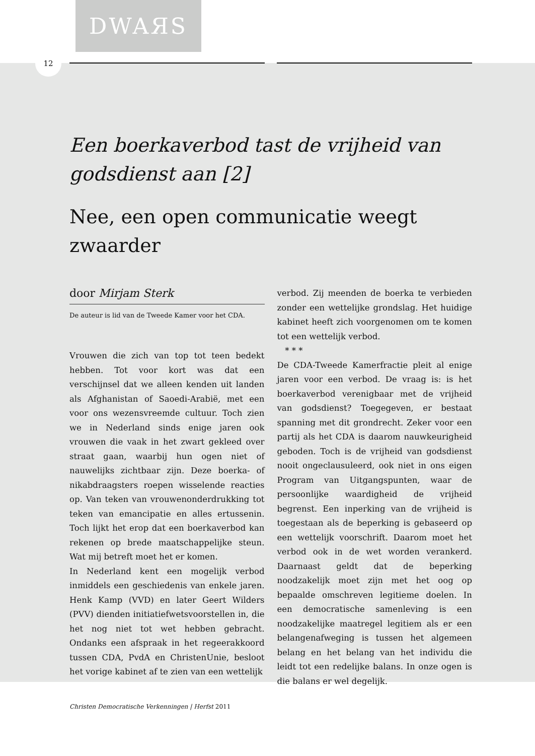DWAЯS
12
Een boerkaverbod tast de vrijheid van godsdienst aan [2]
Nee, een open communicatie weegt zwaarder
door Mirjam Sterk
De auteur is lid van de Tweede Kamer voor het CDA.
Vrouwen die zich van top tot teen bedekt hebben. Tot voor kort was dat een verschijnsel dat we alleen kenden uit landen als Afghanistan of Saoedi-Arabië, met een voor ons wezensvreemde cultuur. Toch zien we in Nederland sinds enige jaren ook vrouwen die vaak in het zwart gekleed over straat gaan, waarbij hun ogen niet of nauwelijks zichtbaar zijn. Deze boerka- of nikabdraagsters roepen wisselende reacties op. Van teken van vrouwenonderdrukking tot teken van emancipatie en alles ertussenin. Toch lijkt het erop dat een boerkaverbod kan rekenen op brede maatschappelijke steun. Wat mij betreft moet het er komen.
In Nederland kent een mogelijk verbod inmiddels een geschiedenis van enkele jaren. Henk Kamp (VVD) en later Geert Wilders (PVV) dienden initiatiefwetsvoorstellen in, die het nog niet tot wet hebben gebracht. Ondanks een afspraak in het regeerakkoord tussen CDA, PvdA en ChristenUnie, besloot het vorige kabinet af te zien van een wettelijk
verbod. Zij meenden de boerka te verbieden zonder een wettelijke grondslag. Het huidige kabinet heeft zich voorgenomen om te komen tot een wettelijk verbod.
* * *
De CDA-Tweede Kamerfractie pleit al enige jaren voor een verbod. De vraag is: is het boerkaverbod verenigbaar met de vrijheid van godsdienst? Toegegeven, er bestaat spanning met dit grondrecht. Zeker voor een partij als het CDA is daarom nauwkeurigheid geboden. Toch is de vrijheid van godsdienst nooit ongeclausuleerd, ook niet in ons eigen Program van Uitgangspunten, waar de persoonlijke waardigheid de vrijheid begrenst. Een inperking van de vrijheid is toegestaan als de beperking is gebaseerd op een wettelijk voorschrift. Daarom moet het verbod ook in de wet worden verankerd. Daarnaast geldt dat de beperking noodzakelijk moet zijn met het oog op bepaalde omschreven legitieme doelen. In een democratische samenleving is een noodzakelijke maatregel legitiem als er een belangenafweging is tussen het algemeen belang en het belang van het individu die leidt tot een redelijke balans. In onze ogen is die balans er wel degelijk.
Christen Democratische Verkenningen | Herfst 2011